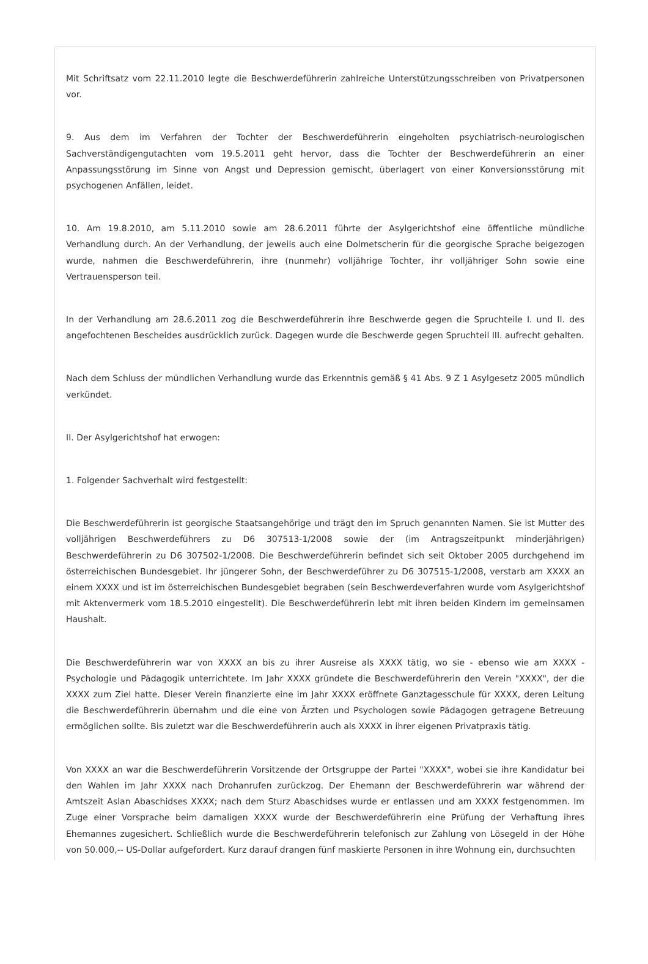Mit Schriftsatz vom 22.11.2010 legte die Beschwerdeführerin zahlreiche Unterstützungsschreiben von Privatpersonen vor.
9. Aus dem im Verfahren der Tochter der Beschwerdeführerin eingeholten psychiatrisch-neurologischen Sachverständigengutachten vom 19.5.2011 geht hervor, dass die Tochter der Beschwerdeführerin an einer Anpassungsstörung im Sinne von Angst und Depression gemischt, überlagert von einer Konversionsstörung mit psychogenen Anfällen, leidet.
10. Am 19.8.2010, am 5.11.2010 sowie am 28.6.2011 führte der Asylgerichtshof eine öffentliche mündliche Verhandlung durch. An der Verhandlung, der jeweils auch eine Dolmetscherin für die georgische Sprache beigezogen wurde, nahmen die Beschwerdeführerin, ihre (nunmehr) volljährige Tochter, ihr volljähriger Sohn sowie eine Vertrauensperson teil.
In der Verhandlung am 28.6.2011 zog die Beschwerdeführerin ihre Beschwerde gegen die Spruchteile I. und II. des angefochtenen Bescheides ausdrücklich zurück. Dagegen wurde die Beschwerde gegen Spruchteil III. aufrecht gehalten.
Nach dem Schluss der mündlichen Verhandlung wurde das Erkenntnis gemäß § 41 Abs. 9 Z 1 Asylgesetz 2005 mündlich verkündet.
II. Der Asylgerichtshof hat erwogen:
1. Folgender Sachverhalt wird festgestellt:
Die Beschwerdeführerin ist georgische Staatsangehörige und trägt den im Spruch genannten Namen. Sie ist Mutter des volljährigen Beschwerdeführers zu D6 307513-1/2008 sowie der (im Antragszeitpunkt minderjährigen) Beschwerdeführerin zu D6 307502-1/2008. Die Beschwerdeführerin befindet sich seit Oktober 2005 durchgehend im österreichischen Bundesgebiet. Ihr jüngerer Sohn, der Beschwerdeführer zu D6 307515-1/2008, verstarb am XXXX an einem XXXX und ist im österreichischen Bundesgebiet begraben (sein Beschwerdeverfahren wurde vom Asylgerichtshof mit Aktenvermerk vom 18.5.2010 eingestellt). Die Beschwerdeführerin lebt mit ihren beiden Kindern im gemeinsamen Haushalt.
Die Beschwerdeführerin war von XXXX an bis zu ihrer Ausreise als XXXX tätig, wo sie - ebenso wie am XXXX - Psychologie und Pädagogik unterrichtete. Im Jahr XXXX gründete die Beschwerdeführerin den Verein "XXXX", der die XXXX zum Ziel hatte. Dieser Verein finanzierte eine im Jahr XXXX eröffnete Ganztagesschule für XXXX, deren Leitung die Beschwerdeführerin übernahm und die eine von Ärzten und Psychologen sowie Pädagogen getragene Betreuung ermöglichen sollte. Bis zuletzt war die Beschwerdeführerin auch als XXXX in ihrer eigenen Privatpraxis tätig.
Von XXXX an war die Beschwerdeführerin Vorsitzende der Ortsgruppe der Partei "XXXX", wobei sie ihre Kandidatur bei den Wahlen im Jahr XXXX nach Drohanrufen zurückzog. Der Ehemann der Beschwerdeführerin war während der Amtszeit Aslan Abaschidses XXXX; nach dem Sturz Abaschidses wurde er entlassen und am XXXX festgenommen. Im Zuge einer Vorsprache beim damaligen XXXX wurde der Beschwerdeführerin eine Prüfung der Verhaftung ihres Ehemannes zugesichert. Schließlich wurde die Beschwerdeführerin telefonisch zur Zahlung von Lösegeld in der Höhe von 50.000,-- US-Dollar aufgefordert. Kurz darauf drangen fünf maskierte Personen in ihre Wohnung ein, durchsuchten